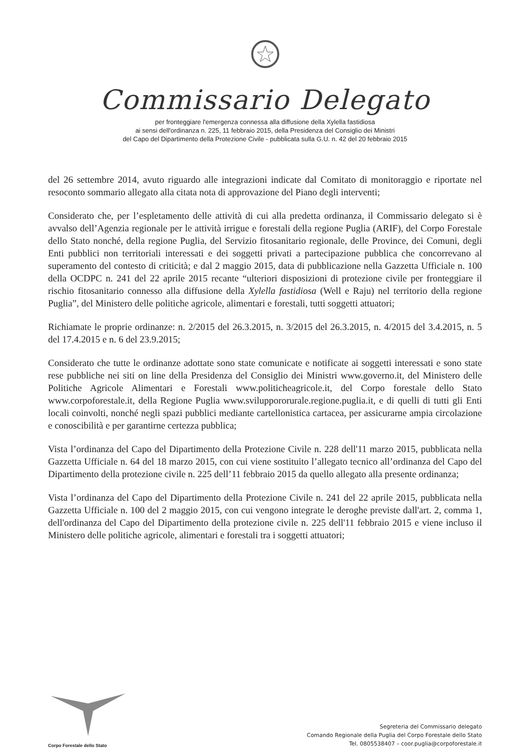Commissario Delegato
per fronteggiare l'emergenza connessa alla diffusione della Xylella fastidiosa
ai sensi dell'ordinanza n. 225, 11 febbraio 2015, della Presidenza del Consiglio dei Ministri
del Capo del Dipartimento della Protezione Civile - pubblicata sulla G.U. n. 42 del 20 febbraio 2015
del 26 settembre 2014, avuto riguardo alle integrazioni indicate dal Comitato di monitoraggio e riportate nel resoconto sommario allegato alla citata nota di approvazione del Piano degli interventi;
Considerato che, per l’espletamento delle attività di cui alla predetta ordinanza, il Commissario delegato si è avvalso dell’Agenzia regionale per le attività irrigue e forestali della regione Puglia (ARIF), del Corpo Forestale dello Stato nonché, della regione Puglia, del Servizio fitosanitario regionale, delle Province, dei Comuni, degli Enti pubblici non territoriali interessati e dei soggetti privati a partecipazione pubblica che concorrevano al superamento del contesto di criticità; e dal 2 maggio 2015, data di pubblicazione nella Gazzetta Ufficiale n. 100 della OCDPC n. 241 del 22 aprile 2015 recante “ulteriori disposizioni di protezione civile per fronteggiare il rischio fitosanitario connesso alla diffusione della Xylella fastidiosa (Well e Raju) nel territorio della regione Puglia”, del Ministero delle politiche agricole, alimentari e forestali, tutti soggetti attuatori;
Richiamate le proprie ordinanze: n. 2/2015 del 26.3.2015, n. 3/2015 del 26.3.2015, n. 4/2015 del 3.4.2015, n. 5 del 17.4.2015 e n. 6 del 23.9.2015;
Considerato che tutte le ordinanze adottate sono state comunicate e notificate ai soggetti interessati e sono state rese pubbliche nei siti on line della Presidenza del Consiglio dei Ministri www.governo.it, del Ministero delle Politiche Agricole Alimentari e Forestali www.politicheagricole.it, del Corpo forestale dello Stato www.corpoforestale.it, della Regione Puglia www.sviluppororurale.regione.puglia.it, e di quelli di tutti gli Enti locali coinvolti, nonché negli spazi pubblici mediante cartellonistica cartacea, per assicurarne ampia circolazione e conoscibilità e per garantirne certezza pubblica;
Vista l’ordinanza del Capo del Dipartimento della Protezione Civile n. 228 dell'11 marzo 2015, pubblicata nella Gazzetta Ufficiale n. 64 del 18 marzo 2015, con cui viene sostituito l’allegato tecnico all’ordinanza del Capo del Dipartimento della protezione civile n. 225 dell’11 febbraio 2015 da quello allegato alla presente ordinanza;
Vista l’ordinanza del Capo del Dipartimento della Protezione Civile n. 241 del 22 aprile 2015, pubblicata nella Gazzetta Ufficiale n. 100 del 2 maggio 2015, con cui vengono integrate le deroghe previste dall'art. 2, comma 1, dell'ordinanza del Capo del Dipartimento della protezione civile n. 225 dell'11 febbraio 2015 e viene incluso il Ministero delle politiche agricole, alimentari e forestali tra i soggetti attuatori;
Corpo Forestale dello Stato
Segreteria del Commissario delegato
Comando Regionale della Puglia del Corpo Forestale dello Stato
Tel. 0805538407 – coor.puglia@corpoforestale.it